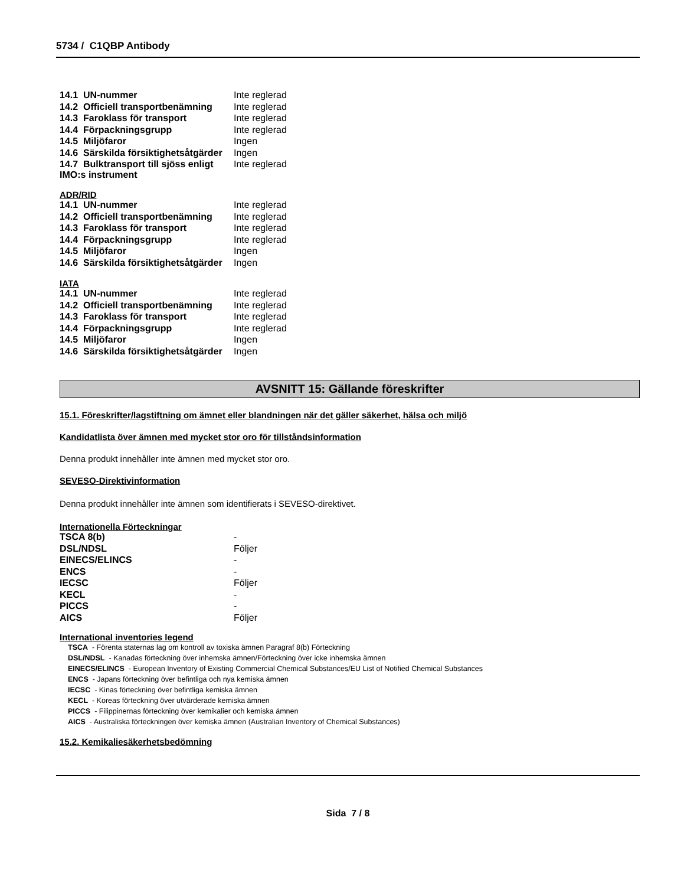5734 / C1QBP Antibody
| 14.1 UN-nummer | Inte reglerad |
| 14.2 Officiell transportbenämning | Inte reglerad |
| 14.3 Faroklass för transport | Inte reglerad |
| 14.4 Förpackningsgrupp | Inte reglerad |
| 14.5 Miljöfaror | Ingen |
| 14.6 Särskilda försiktighetsåtgärder | Ingen |
| 14.7 Bulktransport till sjöss enligt IMO:s instrument | Inte reglerad |
ADR/RID
| 14.1 UN-nummer | Inte reglerad |
| 14.2 Officiell transportbenämning | Inte reglerad |
| 14.3 Faroklass för transport | Inte reglerad |
| 14.4 Förpackningsgrupp | Inte reglerad |
| 14.5 Miljöfaror | Ingen |
| 14.6 Särskilda försiktighetsåtgärder | Ingen |
IATA
| 14.1 UN-nummer | Inte reglerad |
| 14.2 Officiell transportbenämning | Inte reglerad |
| 14.3 Faroklass för transport | Inte reglerad |
| 14.4 Förpackningsgrupp | Inte reglerad |
| 14.5 Miljöfaror | Ingen |
| 14.6 Särskilda försiktighetsåtgärder | Ingen |
AVSNITT 15: Gällande föreskrifter
15.1. Föreskrifter/lagstiftning om ämnet eller blandningen när det gäller säkerhet, hälsa och miljö
Kandidatlista över ämnen med mycket stor oro för tillståndsinformation
Denna produkt innehåller inte ämnen med mycket stor oro.
SEVESO-Direktivinformation
Denna produkt innehåller inte ämnen som identifierats i SEVESO-direktivet.
Internationella Förteckningar
| TSCA 8(b) | - |
| DSL/NDSL | Följer |
| EINECS/ELINCS | - |
| ENCS | - |
| IECSC | Följer |
| KECL | - |
| PICCS | - |
| AICS | Följer |
International inventories legend
TSCA - Förenta staternas lag om kontroll av toxiska ämnen Paragraf 8(b) Förteckning
DSL/NDSL - Kanadas förteckning över inhemska ämnen/Förteckning över icke inhemska ämnen
EINECS/ELINCS - European Inventory of Existing Commercial Chemical Substances/EU List of Notified Chemical Substances
ENCS - Japans förteckning över befintliga och nya kemiska ämnen
IECSC - Kinas förteckning över befintliga kemiska ämnen
KECL - Koreas förteckning över utvärderade kemiska ämnen
PICCS - Filippinernas förteckning över kemikalier och kemiska ämnen
AICS - Australiska förteckningen över kemiska ämnen (Australian Inventory of Chemical Substances)
15.2. Kemikaliesäkerhetsbedömning
Sida 7 / 8